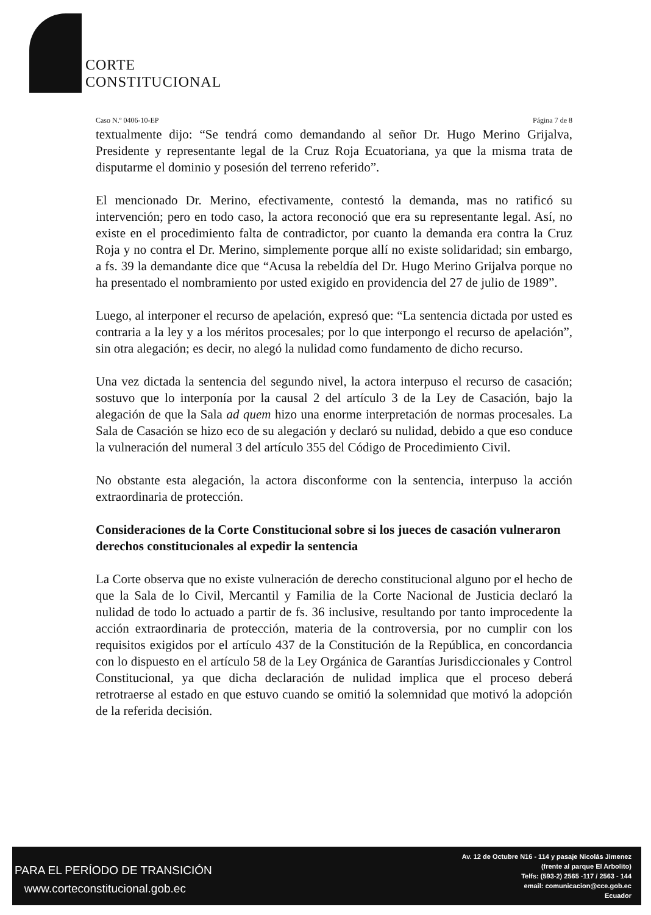CORTE
CONSTITUCIONAL
Caso N.º 0406-10-EP Página 7 de 8
textualmente dijo: “Se tendrá como demandando al señor Dr. Hugo Merino Grijalva, Presidente y representante legal de la Cruz Roja Ecuatoriana, ya que la misma trata de disputarme el dominio y posesión del terreno referido”.
El mencionado Dr. Merino, efectivamente, contestó la demanda, mas no ratificó su intervención; pero en todo caso, la actora reconoció que era su representante legal. Así, no existe en el procedimiento falta de contradictor, por cuanto la demanda era contra la Cruz Roja y no contra el Dr. Merino, simplemente porque allí no existe solidaridad; sin embargo, a fs. 39 la demandante dice que “Acusa la rebeldía del Dr. Hugo Merino Grijalva porque no ha presentado el nombramiento por usted exigido en providencia del 27 de julio de 1989”.
Luego, al interponer el recurso de apelación, expresó que: “La sentencia dictada por usted es contraria a la ley y a los méritos procesales; por lo que interpongo el recurso de apelación”, sin otra alegación; es decir, no alegó la nulidad como fundamento de dicho recurso.
Una vez dictada la sentencia del segundo nivel, la actora interpuso el recurso de casación; sostuvo que lo interponía por la causal 2 del artículo 3 de la Ley de Casación, bajo la alegación de que la Sala ad quem hizo una enorme interpretación de normas procesales. La Sala de Casación se hizo eco de su alegación y declaró su nulidad, debido a que eso conduce la vulneración del numeral 3 del artículo 355 del Código de Procedimiento Civil.
No obstante esta alegación, la actora disconforme con la sentencia, interpuso la acción extraordinaria de protección.
Consideraciones de la Corte Constitucional sobre si los jueces de casación vulneraron derechos constitucionales al expedir la sentencia
La Corte observa que no existe vulneración de derecho constitucional alguno por el hecho de que la Sala de lo Civil, Mercantil y Familia de la Corte Nacional de Justicia declaró la nulidad de todo lo actuado a partir de fs. 36 inclusive, resultando por tanto improcedente la acción extraordinaria de protección, materia de la controversia, por no cumplir con los requisitos exigidos por el artículo 437 de la Constitución de la República, en concordancia con lo dispuesto en el artículo 58 de la Ley Orgánica de Garantías Jurisdiccionales y Control Constitucional, ya que dicha declaración de nulidad implica que el proceso deberá retrotraerse al estado en que estuvo cuando se omitió la solemnidad que motivó la adopción de la referida decisión.
PARA EL PERÍODO DE TRANSICIÓN
www.corteconstitucional.gob.ec
Av. 12 de Octubre N16 - 114 y pasaje Nicolás Jimenez
(frente al parque El Arbolito)
Telfs: (593-2) 2565 -117 / 2563 - 144
email: comunicacion@cce.gob.ec
Ecuador